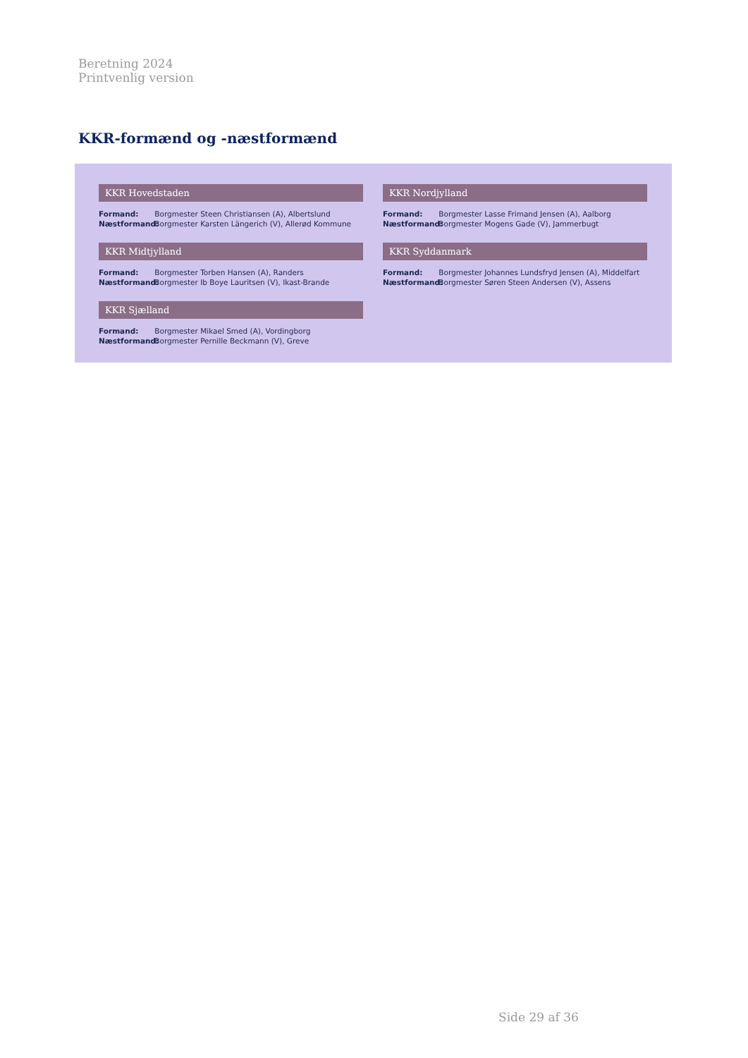Beretning 2024
Printvenlig version
KKR-formænd og -næstformænd
KKR Hovedstaden
Formand: Borgmester Steen Christiansen (A), Albertslund
Næstformand: Borgmester Karsten Längerich (V), Allerød Kommune
KKR Nordjylland
Formand: Borgmester Lasse Frimand Jensen (A), Aalborg
Næstformand: Borgmester Mogens Gade (V), Jammerbugt
KKR Midtjylland
Formand: Borgmester Torben Hansen (A), Randers
Næstformand: Borgmester Ib Boye Lauritsen (V), Ikast-Brande
KKR Syddanmark
Formand: Borgmester Johannes Lundsfryd Jensen (A), Middelfart
Næstformand: Borgmester Søren Steen Andersen (V), Assens
KKR Sjælland
Formand: Borgmester Mikael Smed (A), Vordingborg
Næstformand: Borgmester Pernille Beckmann (V), Greve
Side 29 af 36